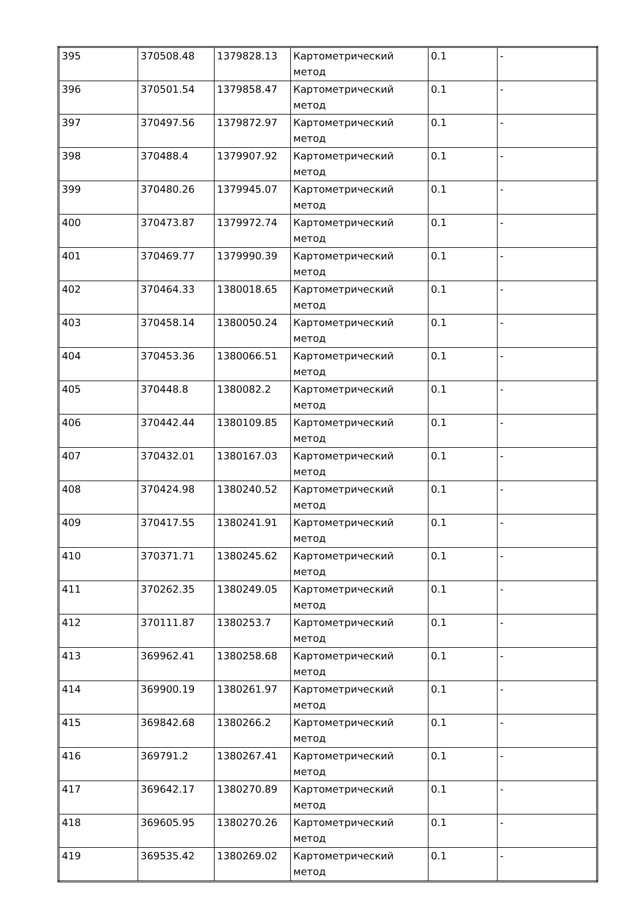| 395 | 370508.48 | 1379828.13 | Картометрический метод | 0.1 | - |
| 396 | 370501.54 | 1379858.47 | Картометрический метод | 0.1 | - |
| 397 | 370497.56 | 1379872.97 | Картометрический метод | 0.1 | - |
| 398 | 370488.4 | 1379907.92 | Картометрический метод | 0.1 | - |
| 399 | 370480.26 | 1379945.07 | Картометрический метод | 0.1 | - |
| 400 | 370473.87 | 1379972.74 | Картометрический метод | 0.1 | - |
| 401 | 370469.77 | 1379990.39 | Картометрический метод | 0.1 | - |
| 402 | 370464.33 | 1380018.65 | Картометрический метод | 0.1 | - |
| 403 | 370458.14 | 1380050.24 | Картометрический метод | 0.1 | - |
| 404 | 370453.36 | 1380066.51 | Картометрический метод | 0.1 | - |
| 405 | 370448.8 | 1380082.2 | Картометрический метод | 0.1 | - |
| 406 | 370442.44 | 1380109.85 | Картометрический метод | 0.1 | - |
| 407 | 370432.01 | 1380167.03 | Картометрический метод | 0.1 | - |
| 408 | 370424.98 | 1380240.52 | Картометрический метод | 0.1 | - |
| 409 | 370417.55 | 1380241.91 | Картометрический метод | 0.1 | - |
| 410 | 370371.71 | 1380245.62 | Картометрический метод | 0.1 | - |
| 411 | 370262.35 | 1380249.05 | Картометрический метод | 0.1 | - |
| 412 | 370111.87 | 1380253.7 | Картометрический метод | 0.1 | - |
| 413 | 369962.41 | 1380258.68 | Картометрический метод | 0.1 | - |
| 414 | 369900.19 | 1380261.97 | Картометрический метод | 0.1 | - |
| 415 | 369842.68 | 1380266.2 | Картометрический метод | 0.1 | - |
| 416 | 369791.2 | 1380267.41 | Картометрический метод | 0.1 | - |
| 417 | 369642.17 | 1380270.89 | Картометрический метод | 0.1 | - |
| 418 | 369605.95 | 1380270.26 | Картометрический метод | 0.1 | - |
| 419 | 369535.42 | 1380269.02 | Картометрический метод | 0.1 | - |